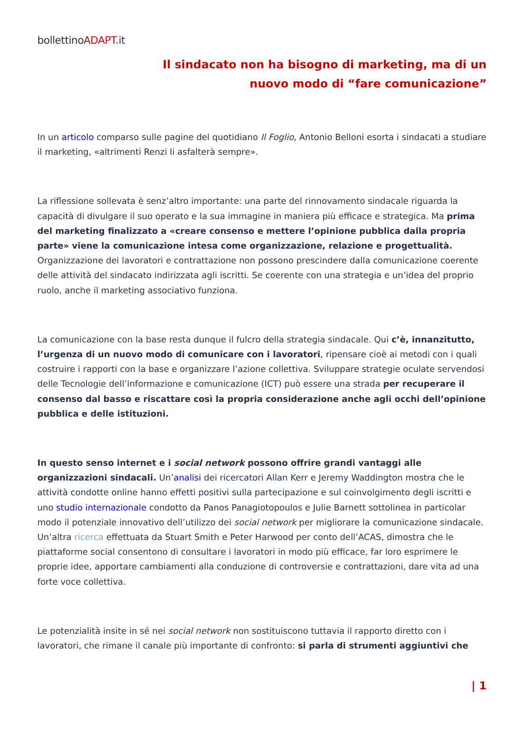bollettinoADAPT.it
Il sindacato non ha bisogno di marketing, ma di un
nuovo modo di “fare comunicazione”
In un articolo comparso sulle pagine del quotidiano Il Foglio, Antonio Belloni esorta i sindacati a studiare il marketing, «altrimenti Renzi li asfalterà sempre».
La riflessione sollevata è senz’altro importante: una parte del rinnovamento sindacale riguarda la capacità di divulgare il suo operato e la sua immagine in maniera più efficace e strategica. Ma prima del marketing finalizzato a «creare consenso e mettere l’opinione pubblica dalla propria parte» viene la comunicazione intesa come organizzazione, relazione e progettualità. Organizzazione dei lavoratori e contrattazione non possono prescindere dalla comunicazione coerente delle attività del sindacato indirizzata agli iscritti. Se coerente con una strategia e un’idea del proprio ruolo, anche il marketing associativo funziona.
La comunicazione con la base resta dunque il fulcro della strategia sindacale. Qui c’è, innanzitutto, l’urgenza di un nuovo modo di comunicare con i lavoratori, ripensare cioè ai metodi con i quali costruire i rapporti con la base e organizzare l’azione collettiva. Sviluppare strategie oculate servendosi delle Tecnologie dell’informazione e comunicazione (ICT) può essere una strada per recuperare il consenso dal basso e riscattare così la propria considerazione anche agli occhi dell’opinione pubblica e delle istituzioni.
In questo senso internet e i social network possono offrire grandi vantaggi alle organizzazioni sindacali. Un’analisi dei ricercatori Allan Kerr e Jeremy Waddington mostra che le attività condotte online hanno effetti positivi sulla partecipazione e sul coinvolgimento degli iscritti e uno studio internazionale condotto da Panos Panagiotopoulos e Julie Barnett sottolinea in particolar modo il potenziale innovativo dell’utilizzo dei social network per migliorare la comunicazione sindacale. Un’altra ricerca effettuata da Stuart Smith e Peter Harwood per conto dell’ACAS, dimostra che le piattaforme social consentono di consultare i lavoratori in modo più efficace, far loro esprimere le proprie idee, apportare cambiamenti alla conduzione di controversie e contrattazioni, dare vita ad una forte voce collettiva.
Le potenzialità insite in sé nei social network non sostituiscono tuttavia il rapporto diretto con i lavoratori, che rimane il canale più importante di confronto: si parla di strumenti aggiuntivi che
| 1